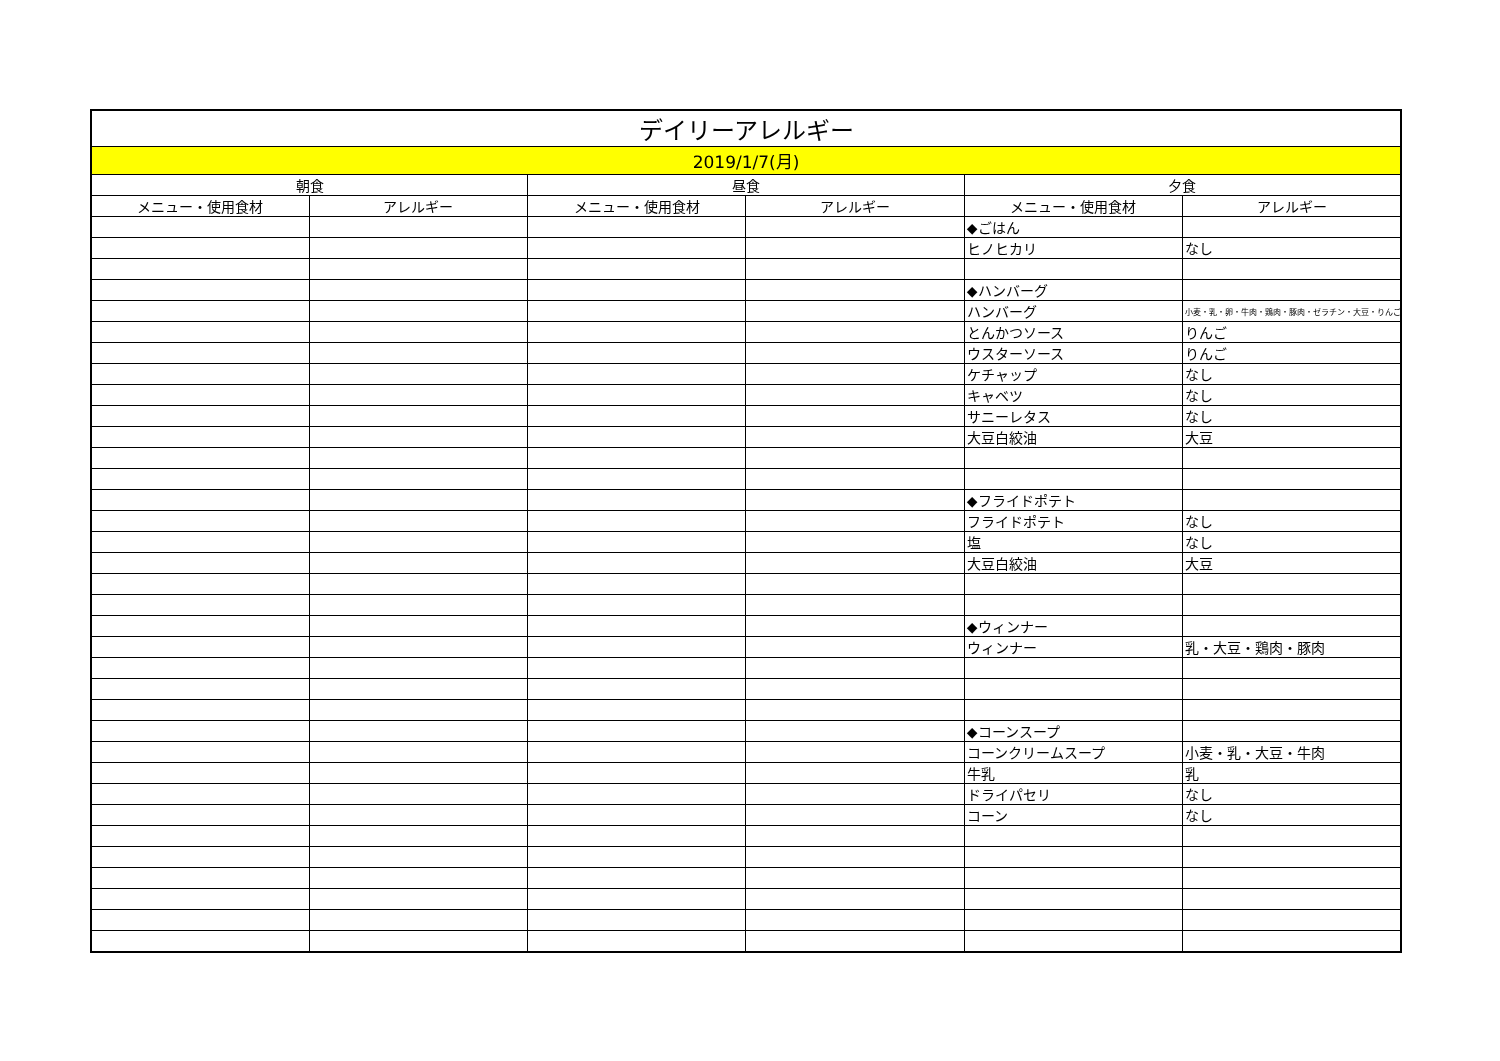| デイリーアレルギー | | | | | |
| --- | --- | --- | --- | --- | --- |
| 2019/1/7(月) | | | | | |
| 朝食 | | 昼食 | | 夕食 | |
| メニュー・使用食材 | アレルギー | メニュー・使用食材 | アレルギー | メニュー・使用食材 | アレルギー |
| | | | | ◆ごはん | |
| | | | | ヒノヒカリ | なし |
| | | | | ◆ハンバーグ | |
| | | | | ハンバーグ | 小麦・乳・卵・牛肉・鶏肉・豚肉・ゼラチン・大豆・りんご |
| | | | | とんかつソース | りんご |
| | | | | ウスターソース | りんご |
| | | | | ケチャップ | なし |
| | | | | キャベツ | なし |
| | | | | サニーレタス | なし |
| | | | | 大豆白絞油 | 大豆 |
| | | | | ◆フライドポテト | |
| | | | | フライドポテト | なし |
| | | | | 塩 | なし |
| | | | | 大豆白絞油 | 大豆 |
| | | | | ◆ウィンナー | |
| | | | | ウィンナー | 乳・大豆・鶏肉・豚肉 |
| | | | | ◆コーンスープ | |
| | | | | コーンクリームスープ | 小麦・乳・大豆・牛肉 |
| | | | | 牛乳 | 乳 |
| | | | | ドライパセリ | なし |
| | | | | コーン | なし |